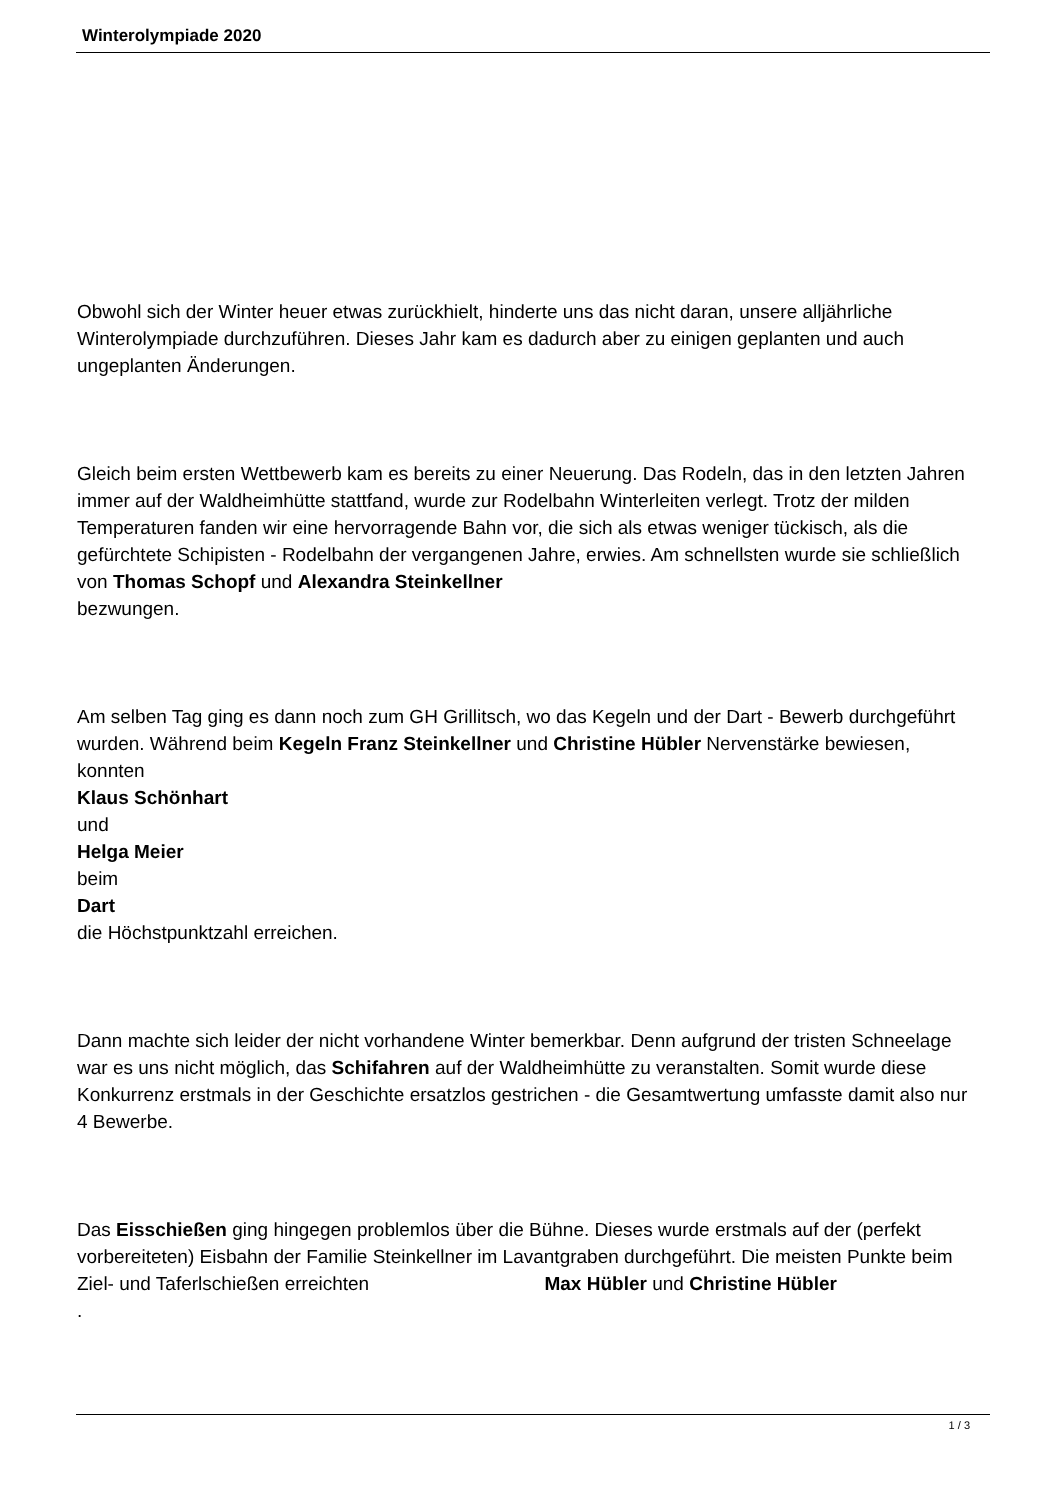Winterolympiade 2020
Obwohl sich der Winter heuer etwas zurückhielt, hinderte uns das nicht daran, unsere alljährliche Winterolympiade durchzuführen. Dieses Jahr kam es dadurch aber zu einigen geplanten und auch ungeplanten Änderungen.
Gleich beim ersten Wettbewerb kam es bereits zu einer Neuerung. Das Rodeln, das in den letzten Jahren immer auf der Waldheimhütte stattfand, wurde zur Rodelbahn Winterleiten verlegt. Trotz der milden Temperaturen fanden wir eine hervorragende Bahn vor, die sich als etwas weniger tückisch, als die gefürchtete Schipisten - Rodelbahn der vergangenen Jahre, erwies. Am schnellsten wurde sie schließlich von Thomas Schopf und Alexandra Steinkellner
bezwungen.
Am selben Tag ging es dann noch zum GH Grillitsch, wo das Kegeln und der Dart - Bewerb durchgeführt wurden. Während beim Kegeln Franz Steinkellner und Christine Hübler Nervenstärke bewiesen, konnten
Klaus Schönhart
und
Helga Meier
beim
Dart
die Höchstpunktzahl erreichen.
Dann machte sich leider der nicht vorhandene Winter bemerkbar. Denn aufgrund der tristen Schneelage war es uns nicht möglich, das Schifahren auf der Waldheimhütte zu veranstalten. Somit wurde diese Konkurrenz erstmals in der Geschichte ersatzlos gestrichen - die Gesamtwertung umfasste damit also nur 4 Bewerbe.
Das Eisschießen ging hingegen problemlos über die Bühne. Dieses wurde erstmals auf der (perfekt vorbereiteten) Eisbahn der Familie Steinkellner im Lavantgraben durchgeführt. Die meisten Punkte beim Ziel- und Taferlschießen erreichten Max Hübler und Christine Hübler
.
1 / 3